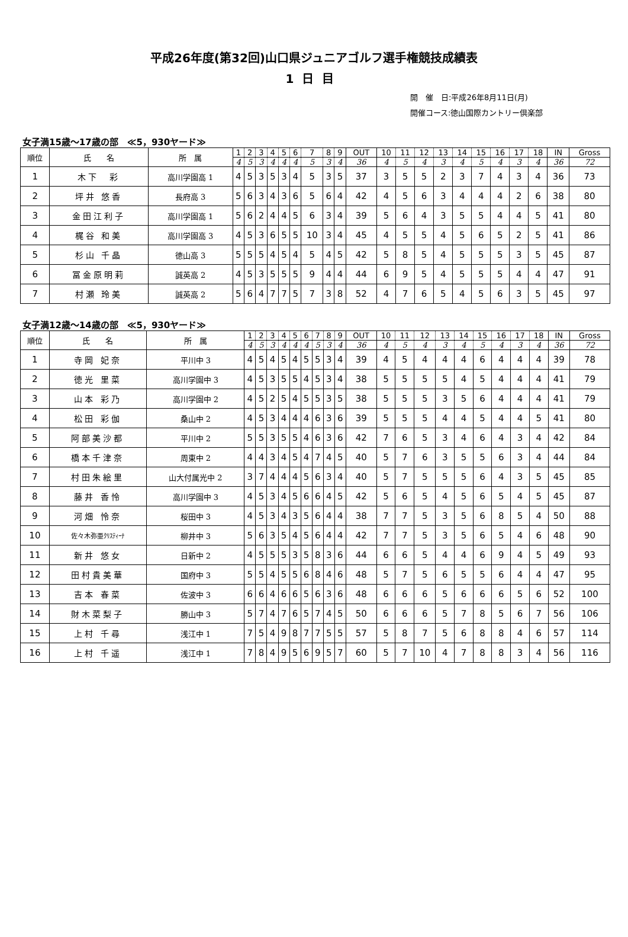平成26年度(第32回)山口県ジュニアゴルフ選手権競技成績表
1日目
開　催　日:平成26年8月11日(月)
開催コース:徳山国際カントリー倶楽部
女子満15歳～17歳の部　≪5，930ヤード≫
| 順位 | 氏 名 | 所 属 | 1 | 2 | 3 | 4 | 5 | 6 | 7 | 8 | 9 | OUT | 10 | 11 | 12 | 13 | 14 | 15 | 16 | 17 | 18 | IN | Gross |
| --- | --- | --- | --- | --- | --- | --- | --- | --- | --- | --- | --- | --- | --- | --- | --- | --- | --- | --- | --- | --- | --- | --- | --- |
| | | | 4 | 5 | 3 | 4 | 4 | 4 | 5 | 3 | 4 | 36 | 4 | 5 | 4 | 3 | 4 | 5 | 4 | 3 | 4 | 36 | 72 |
| 1 | 木下 彩 | 高川学園高 1 | 4 | 5 | 3 | 5 | 3 | 4 | 5 | 3 | 5 | 37 | 3 | 5 | 5 | 2 | 3 | 7 | 4 | 3 | 4 | 36 | 73 |
| 2 | 坪井 悠香 | 長府高 3 | 5 | 6 | 3 | 4 | 3 | 6 | 5 | 6 | 4 | 42 | 4 | 5 | 6 | 3 | 4 | 4 | 4 | 2 | 6 | 38 | 80 |
| 3 | 金田江利子 | 高川学園高 1 | 5 | 6 | 2 | 4 | 4 | 5 | 6 | 3 | 4 | 39 | 5 | 6 | 4 | 3 | 5 | 5 | 4 | 4 | 5 | 41 | 80 |
| 4 | 梶谷 和美 | 高川学園高 3 | 4 | 5 | 3 | 6 | 5 | 5 | 10 | 3 | 4 | 45 | 4 | 5 | 5 | 4 | 5 | 6 | 5 | 2 | 5 | 41 | 86 |
| 5 | 杉山 千晶 | 徳山高 3 | 5 | 5 | 5 | 4 | 5 | 4 | 5 | 4 | 5 | 42 | 5 | 8 | 5 | 4 | 5 | 5 | 5 | 3 | 5 | 45 | 87 |
| 6 | 冨金原明莉 | 誠英高 2 | 4 | 5 | 3 | 5 | 5 | 5 | 9 | 4 | 4 | 44 | 6 | 9 | 5 | 4 | 5 | 5 | 5 | 4 | 4 | 47 | 91 |
| 7 | 村瀬 玲美 | 誠英高 2 | 5 | 6 | 4 | 7 | 7 | 5 | 7 | 3 | 8 | 52 | 4 | 7 | 6 | 5 | 4 | 5 | 6 | 3 | 5 | 45 | 97 |
女子満12歳～14歳の部　≪5，930ヤード≫
| 順位 | 氏 名 | 所 属 | 1 | 2 | 3 | 4 | 5 | 6 | 7 | 8 | 9 | OUT | 10 | 11 | 12 | 13 | 14 | 15 | 16 | 17 | 18 | IN | Gross |
| --- | --- | --- | --- | --- | --- | --- | --- | --- | --- | --- | --- | --- | --- | --- | --- | --- | --- | --- | --- | --- | --- | --- | --- |
| | | | 4 | 5 | 3 | 4 | 4 | 4 | 5 | 3 | 4 | 36 | 4 | 5 | 4 | 3 | 4 | 5 | 4 | 3 | 4 | 36 | 72 |
| 1 | 寺岡 妃奈 | 平川中 3 | 4 | 5 | 4 | 5 | 4 | 5 | 5 | 3 | 4 | 39 | 4 | 5 | 4 | 4 | 4 | 6 | 4 | 4 | 4 | 39 | 78 |
| 2 | 徳光 里菜 | 高川学園中 3 | 4 | 5 | 3 | 5 | 5 | 4 | 5 | 3 | 4 | 38 | 5 | 5 | 5 | 5 | 4 | 5 | 4 | 4 | 4 | 41 | 79 |
| 3 | 山本 彩乃 | 高川学園中 2 | 4 | 5 | 2 | 5 | 4 | 5 | 5 | 3 | 5 | 38 | 5 | 5 | 5 | 3 | 5 | 6 | 4 | 4 | 4 | 41 | 79 |
| 4 | 松田 彩伽 | 桑山中 2 | 4 | 5 | 3 | 4 | 4 | 4 | 6 | 3 | 6 | 39 | 5 | 5 | 5 | 4 | 4 | 5 | 4 | 4 | 5 | 41 | 80 |
| 5 | 阿部美沙都 | 平川中 2 | 5 | 5 | 3 | 5 | 5 | 4 | 6 | 3 | 6 | 42 | 7 | 6 | 5 | 3 | 4 | 6 | 4 | 3 | 4 | 42 | 84 |
| 6 | 橋本千津奈 | 周東中 2 | 4 | 4 | 3 | 4 | 5 | 4 | 7 | 4 | 5 | 40 | 5 | 7 | 6 | 3 | 5 | 5 | 6 | 3 | 4 | 44 | 84 |
| 7 | 村田朱絵里 | 山大付属光中 2 | 3 | 7 | 4 | 4 | 4 | 5 | 6 | 3 | 4 | 40 | 5 | 7 | 5 | 5 | 5 | 6 | 4 | 3 | 5 | 45 | 85 |
| 8 | 藤井 香怜 | 高川学園中 3 | 4 | 5 | 3 | 4 | 5 | 6 | 6 | 4 | 5 | 42 | 5 | 6 | 5 | 4 | 5 | 6 | 5 | 4 | 5 | 45 | 87 |
| 9 | 河畑 怜奈 | 桜田中 3 | 4 | 5 | 3 | 4 | 3 | 5 | 6 | 4 | 4 | 38 | 7 | 7 | 5 | 3 | 5 | 6 | 8 | 5 | 4 | 50 | 88 |
| 10 | 佐々木弥亜ｸﾘｽﾃｨｰﾅ | 柳井中 3 | 5 | 6 | 3 | 5 | 4 | 5 | 6 | 4 | 4 | 42 | 7 | 7 | 5 | 3 | 5 | 6 | 5 | 4 | 6 | 48 | 90 |
| 11 | 新井 悠女 | 日新中 2 | 4 | 5 | 5 | 5 | 3 | 5 | 8 | 3 | 6 | 44 | 6 | 6 | 5 | 4 | 4 | 6 | 9 | 4 | 5 | 49 | 93 |
| 12 | 田村貴美華 | 国府中 3 | 5 | 5 | 4 | 5 | 5 | 6 | 8 | 4 | 6 | 48 | 5 | 7 | 5 | 6 | 5 | 5 | 6 | 4 | 4 | 47 | 95 |
| 13 | 吉本 春菜 | 佐波中 3 | 6 | 6 | 4 | 6 | 6 | 5 | 6 | 3 | 6 | 48 | 6 | 6 | 6 | 5 | 6 | 6 | 6 | 5 | 6 | 52 | 100 |
| 14 | 財木菜梨子 | 勝山中 3 | 5 | 7 | 4 | 7 | 6 | 5 | 7 | 4 | 5 | 50 | 6 | 6 | 6 | 5 | 7 | 8 | 5 | 6 | 7 | 56 | 106 |
| 15 | 上村 千尋 | 浅江中 1 | 7 | 5 | 4 | 9 | 8 | 7 | 7 | 5 | 5 | 57 | 5 | 8 | 7 | 5 | 6 | 8 | 8 | 4 | 6 | 57 | 114 |
| 16 | 上村 千遥 | 浅江中 1 | 7 | 8 | 4 | 9 | 5 | 6 | 9 | 5 | 7 | 60 | 5 | 7 | 10 | 4 | 7 | 8 | 8 | 3 | 4 | 56 | 116 |